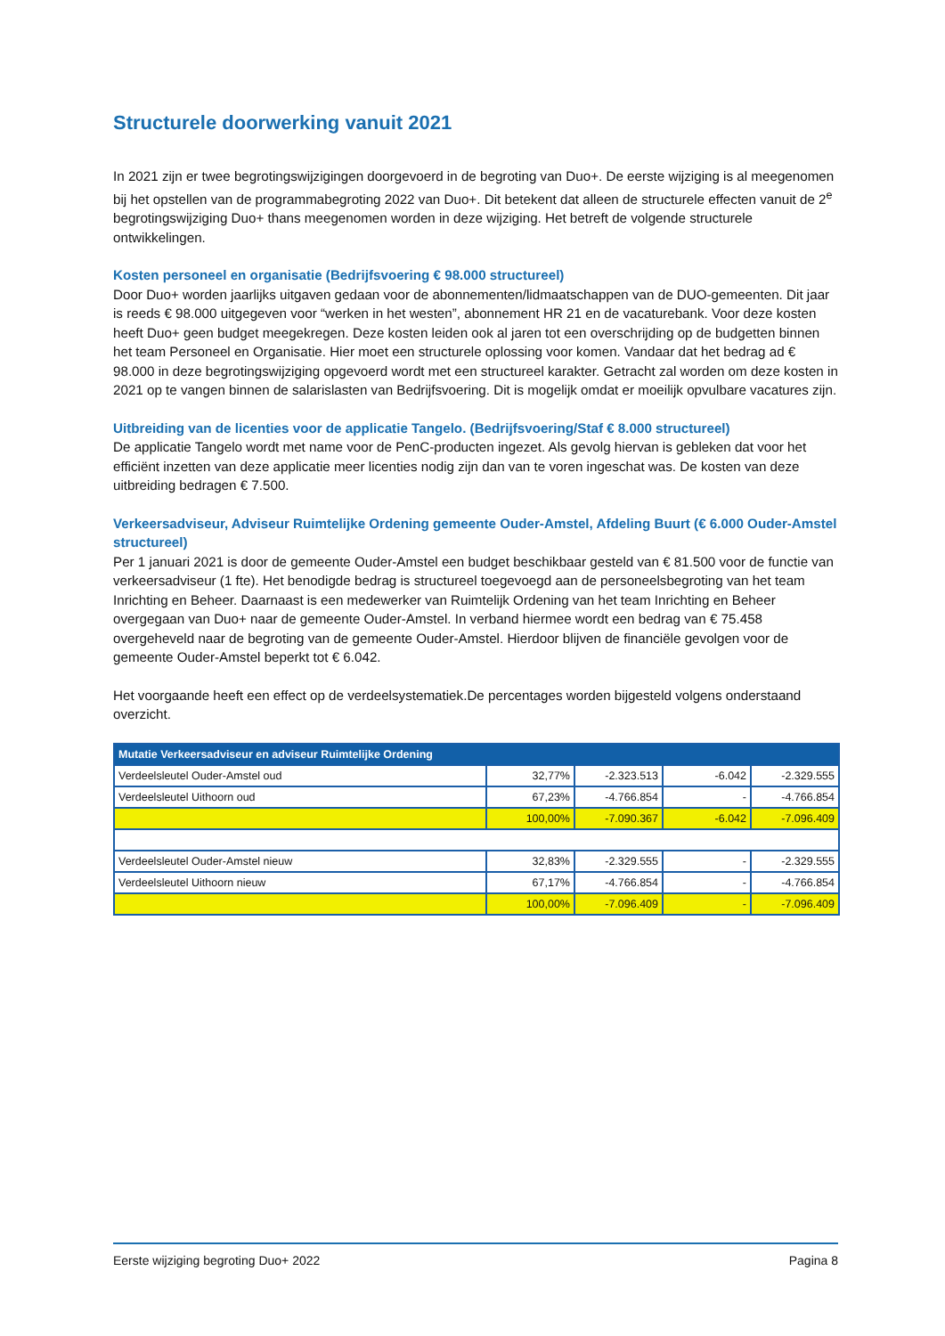Structurele doorwerking vanuit 2021
In 2021 zijn er twee begrotingswijzigingen doorgevoerd in de begroting van Duo+. De eerste wijziging is al meegenomen bij het opstellen van de programmabegroting 2022 van Duo+. Dit betekent dat alleen de structurele effecten vanuit de 2<sup>e</sup> begrotingswijziging Duo+ thans meegenomen worden in deze wijziging. Het betreft de volgende structurele ontwikkelingen.
Kosten personeel en organisatie (Bedrijfsvoering € 98.000 structureel)
Door Duo+ worden jaarlijks uitgaven gedaan voor de abonnementen/lidmaatschappen van de DUO-gemeenten. Dit jaar is reeds € 98.000 uitgegeven voor “werken in het westen”, abonnement HR 21 en de vacaturebank. Voor deze kosten heeft Duo+ geen budget meegekregen. Deze kosten leiden ook al jaren tot een overschrijding op de budgetten binnen het team Personeel en Organisatie. Hier moet een structurele oplossing voor komen. Vandaar dat het bedrag ad € 98.000 in deze begrotingswijziging opgevoerd wordt met een structureel karakter. Getracht zal worden om deze kosten in 2021 op te vangen binnen de salarislasten van Bedrijfsvoering. Dit is mogelijk omdat er moeilijk opvulbare vacatures zijn.
Uitbreiding van de licenties voor de applicatie Tangelo. (Bedrijfsvoering/Staf € 8.000 structureel)
De applicatie Tangelo wordt met name voor de PenC-producten ingezet. Als gevolg hiervan is gebleken dat voor het efficiënt inzetten van deze applicatie meer licenties nodig zijn dan van te voren ingeschat was. De kosten van deze uitbreiding bedragen € 7.500.
Verkeersadviseur, Adviseur Ruimtelijke Ordening gemeente Ouder-Amstel, Afdeling Buurt (€ 6.000 Ouder-Amstel structureel)
Per 1 januari 2021 is door de gemeente Ouder-Amstel een budget beschikbaar gesteld van € 81.500 voor de functie van verkeersadviseur (1 fte). Het benodigde bedrag is structureel toegevoegd aan de personeelsbegroting van het team Inrichting en Beheer. Daarnaast is een medewerker van Ruimtelijk Ordening van het team Inrichting en Beheer overgegaan van Duo+ naar de gemeente Ouder-Amstel. In verband hiermee wordt een bedrag van € 75.458 overgeheveld naar de begroting van de gemeente Ouder-Amstel. Hierdoor blijven de financiële gevolgen voor de gemeente Ouder-Amstel beperkt tot € 6.042.
Het voorgaande heeft een effect op de verdeelsystematiek.De percentages worden bijgesteld volgens onderstaand overzicht.
| Mutatie Verkeersadviseur en adviseur Ruimtelijke Ordening | | | | |
| --- | --- | --- | --- | --- |
| Verdeelsleutel Ouder-Amstel oud | 32,77% | -2.323.513 | -6.042 | -2.329.555 |
| Verdeelsleutel Uithoorn oud | 67,23% | -4.766.854 | - | -4.766.854 |
| | 100,00% | -7.090.367 | -6.042 | -7.096.409 |
| Verdeelsleutel Ouder-Amstel nieuw | 32,83% | -2.329.555 | - | -2.329.555 |
| Verdeelsleutel Uithoorn nieuw | 67,17% | -4.766.854 | - | -4.766.854 |
| | 100,00% | -7.096.409 | - | -7.096.409 |
Eerste wijziging begroting Duo+ 2022 Pagina 8